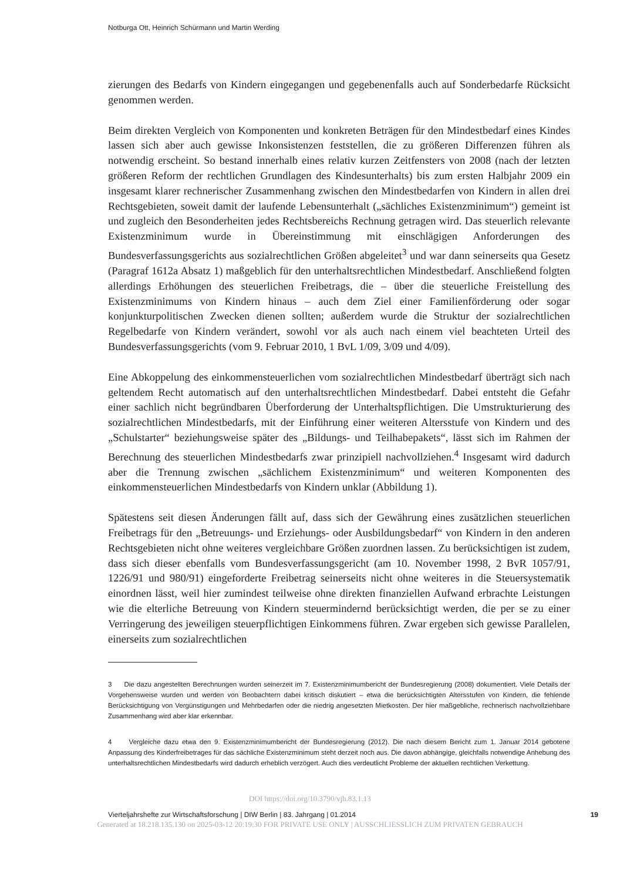Notburga Ott, Heinrich Schürmann und Martin Werding
zierungen des Bedarfs von Kindern eingegangen und gegebenenfalls auch auf Sonderbedarfe Rücksicht genommen werden.
Beim direkten Vergleich von Komponenten und konkreten Beträgen für den Mindestbedarf eines Kindes lassen sich aber auch gewisse Inkonsistenzen feststellen, die zu größeren Differenzen führen als notwendig erscheint. So bestand innerhalb eines relativ kurzen Zeitfensters von 2008 (nach der letzten größeren Reform der rechtlichen Grundlagen des Kindesunterhalts) bis zum ersten Halbjahr 2009 ein insgesamt klarer rechnerischer Zusammenhang zwischen den Mindestbedarfen von Kindern in allen drei Rechtsgebieten, soweit damit der laufende Lebensunterhalt („sächliches Existenzminimum“) gemeint ist und zugleich den Besonderheiten jedes Rechtsbereichs Rechnung getragen wird. Das steuerlich relevante Existenzminimum wurde in Übereinstimmung mit einschlägigen Anforderungen des Bundesverfassungsgerichts aus sozialrechtlichen Größen abgeleitet<sup>3</sup> und war dann seinerseits qua Gesetz (Paragraf 1612a Absatz 1) maßgeblich für den unterhaltsrechtlichen Mindestbedarf. Anschließend folgten allerdings Erhöhungen des steuerlichen Freibetrags, die – über die steuerliche Freistellung des Existenzminimums von Kindern hinaus – auch dem Ziel einer Familienförderung oder sogar konjunkturpolitischen Zwecken dienen sollten; außerdem wurde die Struktur der sozialrechtlichen Regelbedarfe von Kindern verändert, sowohl vor als auch nach einem viel beachteten Urteil des Bundesverfassungsgerichts (vom 9. Februar 2010, 1 BvL 1/09, 3/09 und 4/09).
Eine Abkoppelung des einkommensteuerlichen vom sozialrechtlichen Mindestbedarf überträgt sich nach geltendem Recht automatisch auf den unterhaltsrechtlichen Mindestbedarf. Dabei entsteht die Gefahr einer sachlich nicht begründbaren Überforderung der Unterhaltspflichtigen. Die Umstrukturierung des sozialrechtlichen Mindestbedarfs, mit der Einführung einer weiteren Altersstufe von Kindern und des „Schulstarter“ beziehungsweise später des „Bildungs- und Teilhabepakets“, lässt sich im Rahmen der Berechnung des steuerlichen Mindestbedarfs zwar prinzipiell nachvollziehen.<sup>4</sup> Insgesamt wird dadurch aber die Trennung zwischen „sächlichem Existenzminimum“ und weiteren Komponenten des einkommensteuerlichen Mindestbedarfs von Kindern unklar (Abbildung 1).
Spätestens seit diesen Änderungen fällt auf, dass sich der Gewährung eines zusätzlichen steuerlichen Freibetrags für den „Betreuungs- und Erziehungs- oder Ausbildungsbedarf“ von Kindern in den anderen Rechtsgebieten nicht ohne weiteres vergleichbare Größen zuordnen lassen. Zu berücksichtigen ist zudem, dass sich dieser ebenfalls vom Bundesverfassungsgericht (am 10. November 1998, 2 BvR 1057/91, 1226/91 und 980/91) eingeforderte Freibetrag seinerseits nicht ohne weiteres in die Steuersystematik einordnen lässt, weil hier zumindest teilweise ohne direkten finanziellen Aufwand erbrachte Leistungen wie die elterliche Betreuung von Kindern steuermindernd berücksichtigt werden, die per se zu einer Verringerung des jeweiligen steuerpflichtigen Einkommens führen. Zwar ergeben sich gewisse Parallelen, einerseits zum sozialrechtlichen
3 Die dazu angestellten Berechnungen wurden seinerzeit im 7. Existenzminimumbericht der Bundesregierung (2008) dokumentiert. Viele Details der Vorgehensweise wurden und werden von Beobachtern dabei kritisch diskutiert – etwa die berücksichtigten Altersstufen von Kindern, die fehlende Berücksichtigung von Vergünstigungen und Mehrbedarfen oder die niedrig angesetzten Mietkosten. Der hier maßgebliche, rechnerisch nachvollziehbare Zusammenhang wird aber klar erkennbar.
4 Vergleiche dazu etwa den 9. Existenzminimumbericht der Bundesregierung (2012). Die nach diesem Bericht zum 1. Januar 2014 gebotene Anpassung des Kinderfreibetrages für das sächliche Existenzminimum steht derzeit noch aus. Die davon abhängige, gleichfalls notwendige Anhebung des unterhaltsrechtlichen Mindestbedarfs wird dadurch erheblich verzögert. Auch dies verdeutlicht Probleme der aktuellen rechtlichen Verkettung.
DOI https://doi.org/10.3790/vjh.83.1.13
Vierteljahrshefte zur Wirtschaftsforschung | DIW Berlin | 83. Jahrgang | 01.2014 19
Generated at 18.218.135.130 on 2025-03-12 20:19:30 FOR PRIVATE USE ONLY | AUSSCHLIESSLICH ZUM PRIVATEN GEBRAUCH